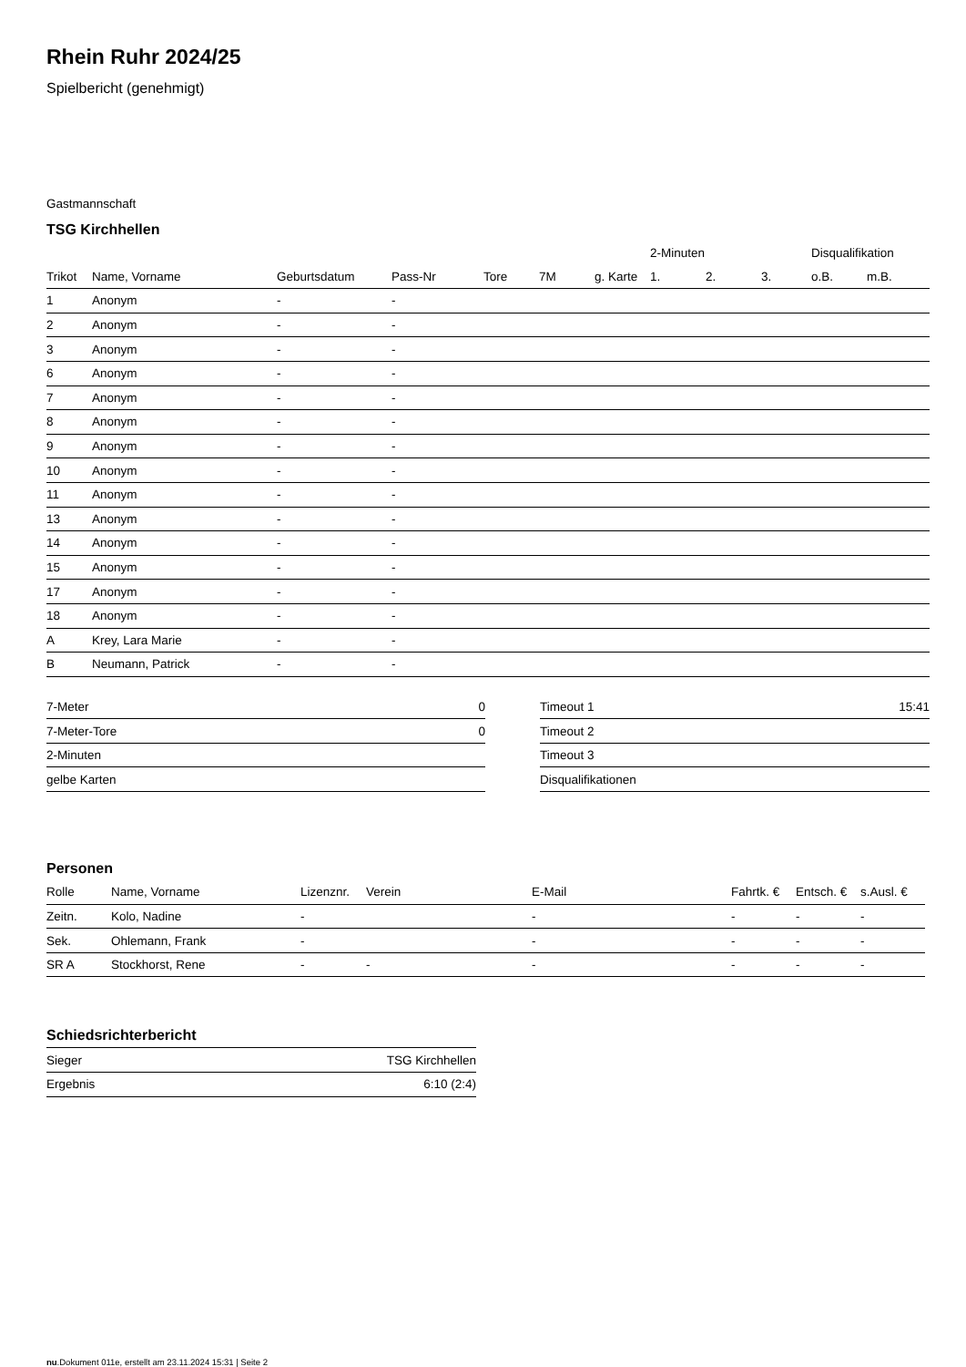Rhein Ruhr 2024/25
Spielbericht (genehmigt)
Gastmannschaft
TSG Kirchhellen
| | | | | | | | 2-Minuten | | | Disqualifikation | |
| --- | --- | --- | --- | --- | --- | --- | --- | --- | --- | --- | --- |
| Trikot | Name, Vorname | Geburtsdatum | Pass-Nr | Tore | 7M | g. Karte | 1. | 2. | 3. | o.B. | m.B. |
| 1 | Anonym | - | - | | | | | | | | |
| 2 | Anonym | - | - | | | | | | | | |
| 3 | Anonym | - | - | | | | | | | | |
| 6 | Anonym | - | - | | | | | | | | |
| 7 | Anonym | - | - | | | | | | | | |
| 8 | Anonym | - | - | | | | | | | | |
| 9 | Anonym | - | - | | | | | | | | |
| 10 | Anonym | - | - | | | | | | | | |
| 11 | Anonym | - | - | | | | | | | | |
| 13 | Anonym | - | - | | | | | | | | |
| 14 | Anonym | - | - | | | | | | | | |
| 15 | Anonym | - | - | | | | | | | | |
| 17 | Anonym | - | - | | | | | | | | |
| 18 | Anonym | - | - | | | | | | | | |
| A | Krey, Lara Marie | - | - | | | | | | | | |
| B | Neumann, Patrick | - | - | | | | | | | | |
| 7-Meter | 0 |
| 7-Meter-Tore | 0 |
| 2-Minuten | |
| gelbe Karten | |
| Timeout 1 | 15:41 |
| Timeout 2 | |
| Timeout 3 | |
| Disqualifikationen | |
Personen
| Rolle | Name, Vorname | Lizenznr. | Verein | E-Mail | Fahrtk. € | Entsch. € | s.Ausl. € |
| --- | --- | --- | --- | --- | --- | --- | --- |
| Zeitn. | Kolo, Nadine | - | | - | - | - | - |
| Sek. | Ohlemann, Frank | - | | - | - | - | - |
| SR A | Stockhorst, Rene | - | - | - | - | - | - |
Schiedsrichterbericht
| Sieger | TSG Kirchhellen |
| Ergebnis | 6:10 (2:4) |
nu.Dokument 011e, erstellt am 23.11.2024 15:31 | Seite 2